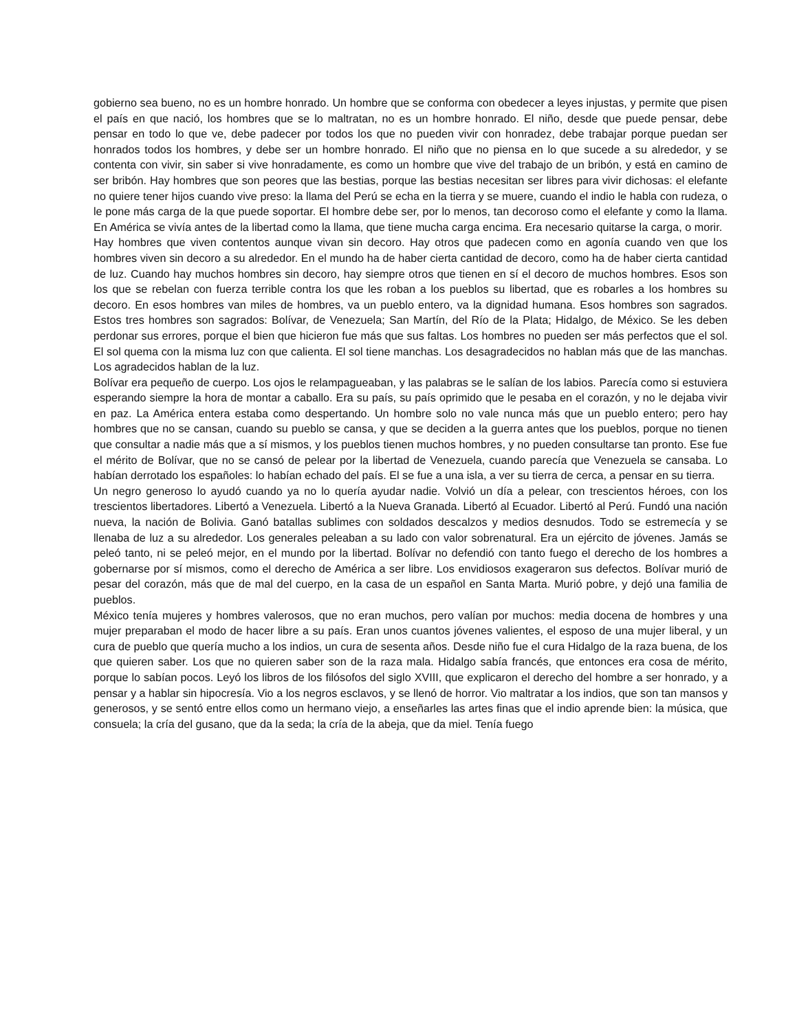gobierno sea bueno, no es un hombre honrado. Un hombre que se conforma con obedecer a leyes injustas, y permite que pisen el país en que nació, los hombres que se lo maltratan, no es un hombre honrado. El niño, desde que puede pensar, debe pensar en todo lo que ve, debe padecer por todos los que no pueden vivir con honradez, debe trabajar porque puedan ser honrados todos los hombres, y debe ser un hombre honrado. El niño que no piensa en lo que sucede a su alrededor, y se contenta con vivir, sin saber si vive honradamente, es como un hombre que vive del trabajo de un bribón, y está en camino de ser bribón. Hay hombres que son peores que las bestias, porque las bestias necesitan ser libres para vivir dichosas: el elefante no quiere tener hijos cuando vive preso: la llama del Perú se echa en la tierra y se muere, cuando el indio le habla con rudeza, o le pone más carga de la que puede soportar. El hombre debe ser, por lo menos, tan decoroso como el elefante y como la llama. En América se vivía antes de la libertad como la llama, que tiene mucha carga encima. Era necesario quitarse la carga, o morir.
Hay hombres que viven contentos aunque vivan sin decoro. Hay otros que padecen como en agonía cuando ven que los hombres viven sin decoro a su alrededor. En el mundo ha de haber cierta cantidad de decoro, como ha de haber cierta cantidad de luz. Cuando hay muchos hombres sin decoro, hay siempre otros que tienen en sí el decoro de muchos hombres. Esos son los que se rebelan con fuerza terrible contra los que les roban a los pueblos su libertad, que es robarles a los hombres su decoro. En esos hombres van miles de hombres, va un pueblo entero, va la dignidad humana. Esos hombres son sagrados. Estos tres hombres son sagrados: Bolívar, de Venezuela; San Martín, del Río de la Plata; Hidalgo, de México. Se les deben perdonar sus errores, porque el bien que hicieron fue más que sus faltas. Los hombres no pueden ser más perfectos que el sol. El sol quema con la misma luz con que calienta. El sol tiene manchas. Los desagradecidos no hablan más que de las manchas. Los agradecidos hablan de la luz.
Bolívar era pequeño de cuerpo. Los ojos le relampagueaban, y las palabras se le salían de los labios. Parecía como si estuviera esperando siempre la hora de montar a caballo. Era su país, su país oprimido que le pesaba en el corazón, y no le dejaba vivir en paz. La América entera estaba como despertando. Un hombre solo no vale nunca más que un pueblo entero; pero hay hombres que no se cansan, cuando su pueblo se cansa, y que se deciden a la guerra antes que los pueblos, porque no tienen que consultar a nadie más que a sí mismos, y los pueblos tienen muchos hombres, y no pueden consultarse tan pronto. Ese fue el mérito de Bolívar, que no se cansó de pelear por la libertad de Venezuela, cuando parecía que Venezuela se cansaba. Lo habían derrotado los españoles: lo habían echado del país. El se fue a una isla, a ver su tierra de cerca, a pensar en su tierra.
Un negro generoso lo ayudó cuando ya no lo quería ayudar nadie. Volvió un día a pelear, con trescientos héroes, con los trescientos libertadores. Libertó a Venezuela. Libertó a la Nueva Granada. Libertó al Ecuador. Libertó al Perú. Fundó una nación nueva, la nación de Bolivia. Ganó batallas sublimes con soldados descalzos y medios desnudos. Todo se estremecía y se llenaba de luz a su alrededor. Los generales peleaban a su lado con valor sobrenatural. Era un ejército de jóvenes. Jamás se peleó tanto, ni se peleó mejor, en el mundo por la libertad. Bolívar no defendió con tanto fuego el derecho de los hombres a gobernarse por sí mismos, como el derecho de América a ser libre. Los envidiosos exageraron sus defectos. Bolívar murió de pesar del corazón, más que de mal del cuerpo, en la casa de un español en Santa Marta. Murió pobre, y dejó una familia de pueblos.
México tenía mujeres y hombres valerosos, que no eran muchos, pero valían por muchos: media docena de hombres y una mujer preparaban el modo de hacer libre a su país. Eran unos cuantos jóvenes valientes, el esposo de una mujer liberal, y un cura de pueblo que quería mucho a los indios, un cura de sesenta años. Desde niño fue el cura Hidalgo de la raza buena, de los que quieren saber. Los que no quieren saber son de la raza mala. Hidalgo sabía francés, que entonces era cosa de mérito, porque lo sabían pocos. Leyó los libros de los filósofos del siglo XVIII, que explicaron el derecho del hombre a ser honrado, y a pensar y a hablar sin hipocresía. Vio a los negros esclavos, y se llenó de horror. Vio maltratar a los indios, que son tan mansos y generosos, y se sentó entre ellos como un hermano viejo, a enseñarles las artes finas que el indio aprende bien: la música, que consuela; la cría del gusano, que da la seda; la cría de la abeja, que da miel. Tenía fuego